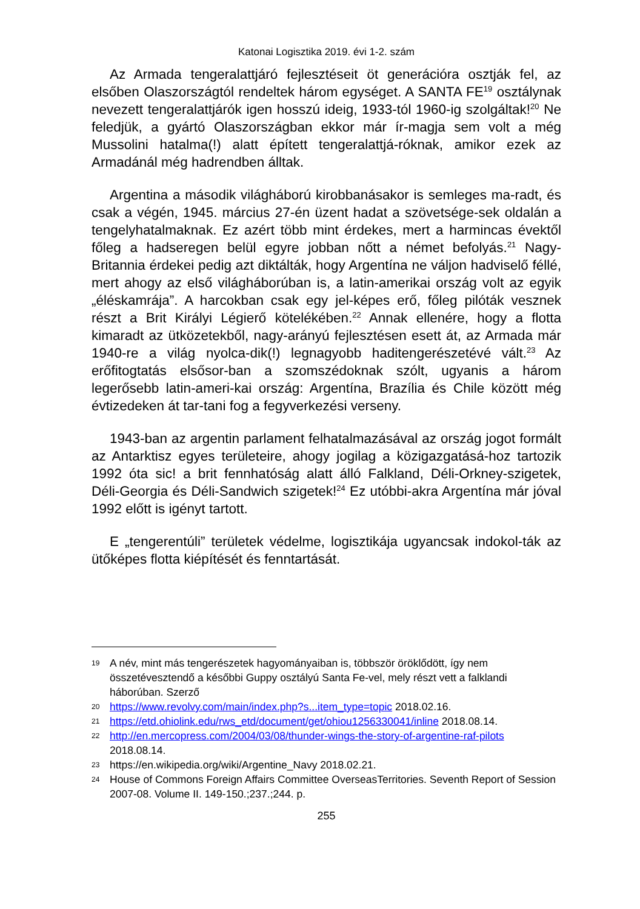Katonai Logisztika 2019. évi 1-2. szám
Az Armada tengeralattjáró fejlesztéseit öt generációra osztják fel, az elsőben Olaszországtól rendeltek három egységet. A SANTA FE<sup>19</sup> osztálynak nevezett tengeralattjárók igen hosszú ideig, 1933-tól 1960-ig szolgáltak!<sup>20</sup> Ne feledjük, a gyártó Olaszországban ekkor már ír-magja sem volt a még Mussolini hatalma(!) alatt épített tengeralattjá-róknak, amikor ezek az Armadánál még hadrendben álltak.
Argentina a második világháború kirobbanásakor is semleges ma-radt, és csak a végén, 1945. március 27-én üzent hadat a szövetsége-sek oldalán a tengelyhatalmaknak. Ez azért több mint érdekes, mert a harmincas évektől főleg a hadseregen belül egyre jobban nőtt a német befolyás.<sup>21</sup> Nagy-Britannia érdekei pedig azt diktálták, hogy Argentína ne váljon hadviselő féllé, mert ahogy az első világháborúban is, a latin-amerikai ország volt az egyik „éléskamrája”. A harcokban csak egy jel-képes erő, főleg pilóták vesznek részt a Brit Királyi Légierő kötelékében.<sup>22</sup> Annak ellenére, hogy a flotta kimaradt az ütközetekből, nagy-arányú fejlesztésen esett át, az Armada már 1940-re a világ nyolca-dik(!) legnagyobb haditengerészetévé vált.<sup>23</sup> Az erőfitogtatás elsősor-ban a szomszédoknak szólt, ugyanis a három legerősebb latin-ameri-kai ország: Argentína, Brazília és Chile között még évtizedeken át tar-tani fog a fegyverkezési verseny.
1943-ban az argentin parlament felhatalmazásával az ország jogot formált az Antarktisz egyes területeire, ahogy jogilag a közigazgatásá-hoz tartozik 1992 óta sic! a brit fennhatóság alatt álló Falkland, Déli-Orkney-szigetek, Déli-Georgia és Déli-Sandwich szigetek!<sup>24</sup> Ez utóbbi-akra Argentína már jóval 1992 előtt is igényt tartott.
E „tengerentúli” területek védelme, logisztikája ugyancsak indokol-ták az ütőképes flotta kiépítését és fenntartását.
19 A név, mint más tengerészetek hagyományaiban is, többször öröklődött, így nem összetévesztendő a későbbi Guppy osztályú Santa Fe-vel, mely részt vett a falklandi háborúban. Szerző
20 https://www.revolvy.com/main/index.php?s...item_type=topic 2018.02.16.
21 https://etd.ohiolink.edu/rws_etd/document/get/ohiou1256330041/inline 2018.08.14.
22 http://en.mercopress.com/2004/03/08/thunder-wings-the-story-of-argentine-raf-pilots 2018.08.14.
23 https://en.wikipedia.org/wiki/Argentine_Navy 2018.02.21.
24 House of Commons Foreign Affairs Committee OverseasTerritories. Seventh Report of Session 2007-08. Volume II. 149-150.;237.;244. p.
255